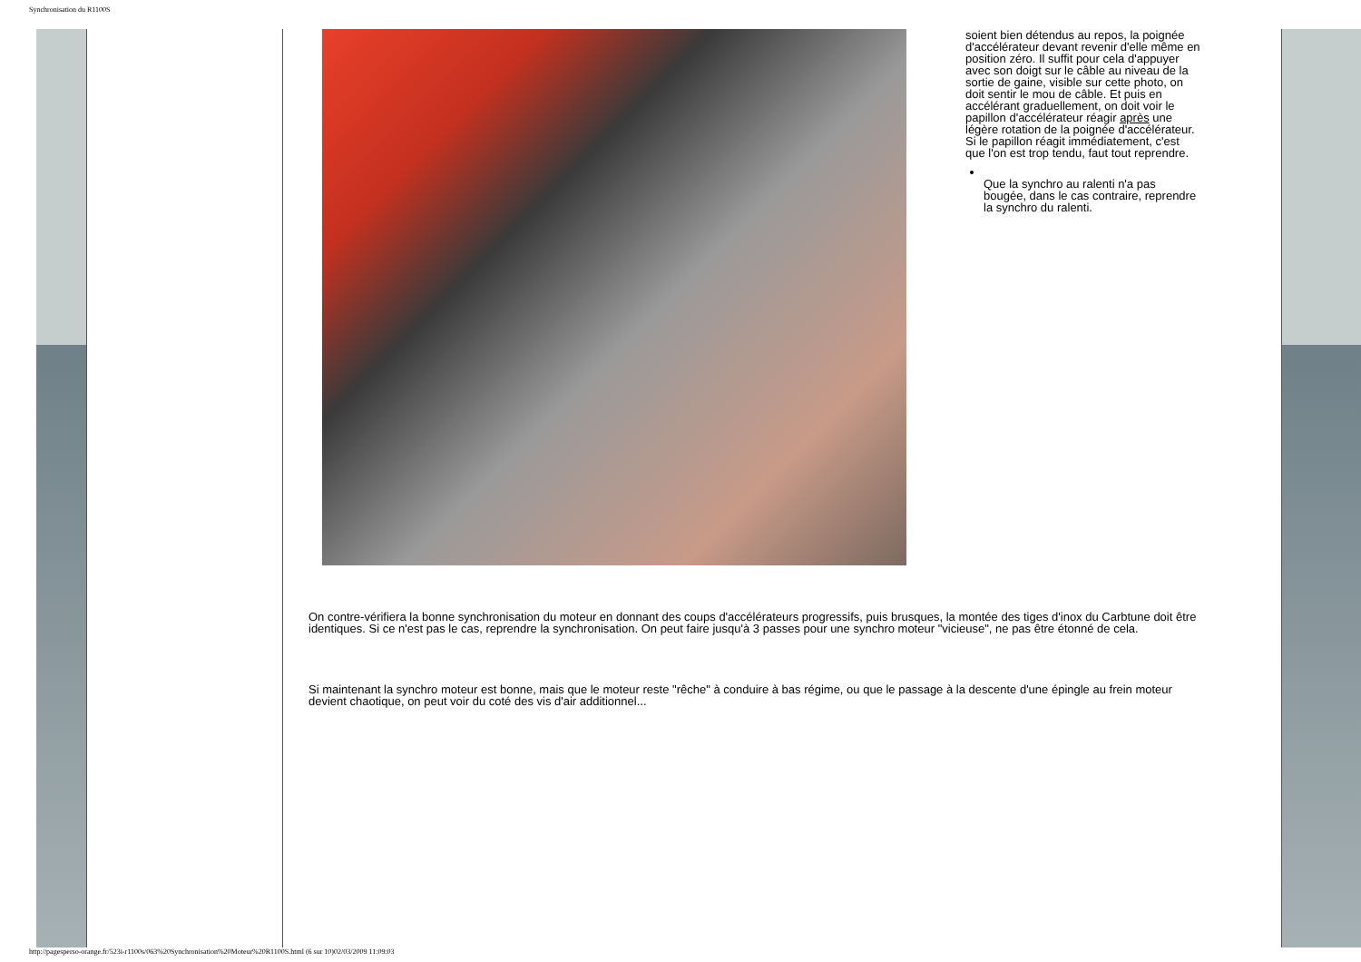Synchronisation du R1100S
soient bien détendus au repos, la poignée d'accélérateur devant revenir d'elle même en position zéro. Il suffit pour cela d'appuyer avec son doigt sur le câble au niveau de la sortie de gaine, visible sur cette photo, on doit sentir le mou de câble. Et puis en accélérant graduellement, on doit voir le papillon d'accélérateur réagir après une légère rotation de la poignée d'accélérateur. Si le papillon réagit immédiatement, c'est que l'on est trop tendu, faut tout reprendre.
Que la synchro au ralenti n'a pas bougée, dans le cas contraire, reprendre la synchro du ralenti.
On contre-vérifiera la bonne synchronisation du moteur en donnant des coups d'accélérateurs progressifs, puis brusques, la montée des tiges d'inox du Carbtune doit être identiques. Si ce n'est pas le cas, reprendre la synchronisation. On peut faire jusqu'à 3 passes pour une synchro moteur "vicieuse", ne pas être étonné de cela.
Si maintenant la synchro moteur est bonne, mais que le moteur reste "rêche" à conduire à bas régime, ou que le passage à la descente d'une épingle au frein moteur devient chaotique, on peut voir du coté des vis d'air additionnel...
http://pagesperso-orange.fr/523i-r1100s/063%20Synchronisation%20Moteur%20R1100S.html (6 sur 10)02/03/2009 11:09:03